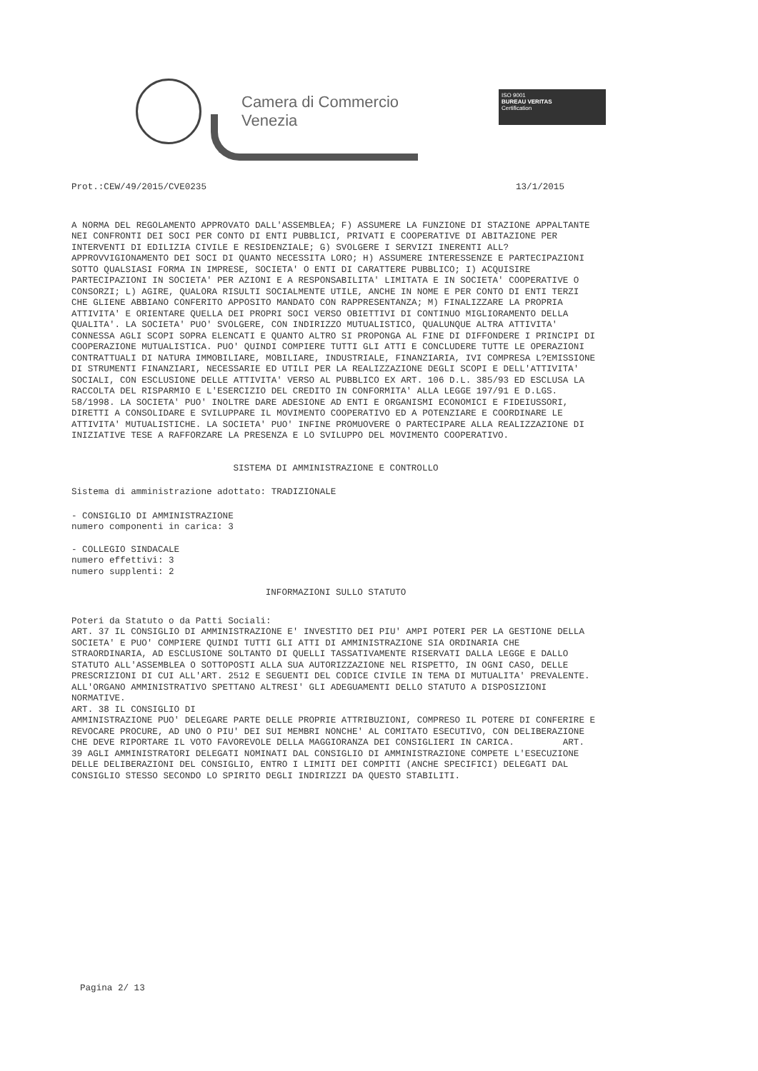Camera di Commercio
Venezia
ISO 9001
BUREAU VERITAS
Certification
Prot.:CEW/49/2015/CVE0235 13/1/2015
A NORMA DEL REGOLAMENTO APPROVATO DALL'ASSEMBLEA; F) ASSUMERE LA FUNZIONE DI STAZIONE APPALTANTE NEI CONFRONTI DEI SOCI PER CONTO DI ENTI PUBBLICI, PRIVATI E COOPERATIVE DI ABITAZIONE PER INTERVENTI DI EDILIZIA CIVILE E RESIDENZIALE; G) SVOLGERE I SERVIZI INERENTI ALL?APPROVVIGIONAMENTO DEI SOCI DI QUANTO NECESSITA LORO; H) ASSUMERE INTERESSENZE E PARTECIPAZIONI SOTTO QUALSIASI FORMA IN IMPRESE, SOCIETA' O ENTI DI CARATTERE PUBBLICO; I) ACQUISIRE PARTECIPAZIONI IN SOCIETA' PER AZIONI E A RESPONSABILITA' LIMITATA E IN SOCIETA' COOPERATIVE O CONSORZI; L) AGIRE, QUALORA RISULTI SOCIALMENTE UTILE, ANCHE IN NOME E PER CONTO DI ENTI TERZI CHE GLIENE ABBIANO CONFERITO APPOSITO MANDATO CON RAPPRESENTANZA; M) FINALIZZARE LA PROPRIA ATTIVITA' E ORIENTARE QUELLA DEI PROPRI SOCI VERSO OBIETTIVI DI CONTINUO MIGLIORAMENTO DELLA QUALITA'. LA SOCIETA' PUO' SVOLGERE, CON INDIRIZZO MUTUALISTICO, QUALUNQUE ALTRA ATTIVITA' CONNESSA AGLI SCOPI SOPRA ELENCATI E QUANTO ALTRO SI PROPONGA AL FINE DI DIFFONDERE I PRINCIPI DI COOPERAZIONE MUTUALISTICA. PUO' QUINDI COMPIERE TUTTI GLI ATTI E CONCLUDERE TUTTE LE OPERAZIONI CONTRATTUALI DI NATURA IMMOBILIARE, MOBILIARE, INDUSTRIALE, FINANZIARIA, IVI COMPRESA L?EMISSIONE DI STRUMENTI FINANZIARI, NECESSARIE ED UTILI PER LA REALIZZAZIONE DEGLI SCOPI E DELL'ATTIVITA' SOCIALI, CON ESCLUSIONE DELLE ATTIVITA' VERSO AL PUBBLICO EX ART. 106 D.L. 385/93 ED ESCLUSA LA RACCOLTA DEL RISPARMIO E L'ESERCIZIO DEL CREDITO IN CONFORMITA' ALLA LEGGE 197/91 E D.LGS. 58/1998. LA SOCIETA' PUO' INOLTRE DARE ADESIONE AD ENTI E ORGANISMI ECONOMICI E FIDEIUSSORI, DIRETTI A CONSOLIDARE E SVILUPPARE IL MOVIMENTO COOPERATIVO ED A POTENZIARE E COORDINARE LE ATTIVITA' MUTUALISTICHE. LA SOCIETA' PUO' INFINE PROMUOVERE O PARTECIPARE ALLA REALIZZAZIONE DI INIZIATIVE TESE A RAFFORZARE LA PRESENZA E LO SVILUPPO DEL MOVIMENTO COOPERATIVO.
SISTEMA DI AMMINISTRAZIONE E CONTROLLO
Sistema di amministrazione adottato: TRADIZIONALE
- CONSIGLIO DI AMMINISTRAZIONE
numero componenti in carica: 3
- COLLEGIO SINDACALE
numero effettivi: 3
numero supplenti: 2
INFORMAZIONI SULLO STATUTO
Poteri da Statuto o da Patti Sociali:
ART. 37 IL CONSIGLIO DI AMMINISTRAZIONE E' INVESTITO DEI PIU' AMPI POTERI PER LA GESTIONE DELLA SOCIETA' E PUO' COMPIERE QUINDI TUTTI GLI ATTI DI AMMINISTRAZIONE SIA ORDINARIA CHE STRAORDINARIA, AD ESCLUSIONE SOLTANTO DI QUELLI TASSATIVAMENTE RISERVATI DALLA LEGGE E DALLO STATUTO ALL'ASSEMBLEA O SOTTOPOSTI ALLA SUA AUTORIZZAZIONE NEL RISPETTO, IN OGNI CASO, DELLE PRESCRIZIONI DI CUI ALL'ART. 2512 E SEGUENTI DEL CODICE CIVILE IN TEMA DI MUTUALITA' PREVALENTE. ALL'ORGANO AMMINISTRATIVO SPETTANO ALTRESI' GLI ADEGUAMENTI DELLO STATUTO A DISPOSIZIONI NORMATIVE.
ART. 38 IL CONSIGLIO DI
AMMINISTRAZIONE PUO' DELEGARE PARTE DELLE PROPRIE ATTRIBUZIONI, COMPRESO IL POTERE DI CONFERIRE E REVOCARE PROCURE, AD UNO O PIU' DEI SUI MEMBRI NONCHE' AL COMITATO ESECUTIVO, CON DELIBERAZIONE CHE DEVE RIPORTARE IL VOTO FAVOREVOLE DELLA MAGGIORANZA DEI CONSIGLIERI IN CARICA. ART. 39 AGLI AMMINISTRATORI DELEGATI NOMINATI DAL CONSIGLIO DI AMMINISTRAZIONE COMPETE L'ESECUZIONE DELLE DELIBERAZIONI DEL CONSIGLIO, ENTRO I LIMITI DEI COMPITI (ANCHE SPECIFICI) DELEGATI DAL CONSIGLIO STESSO SECONDO LO SPIRITO DEGLI INDIRIZZI DA QUESTO STABILITI.
Pagina 2/ 13